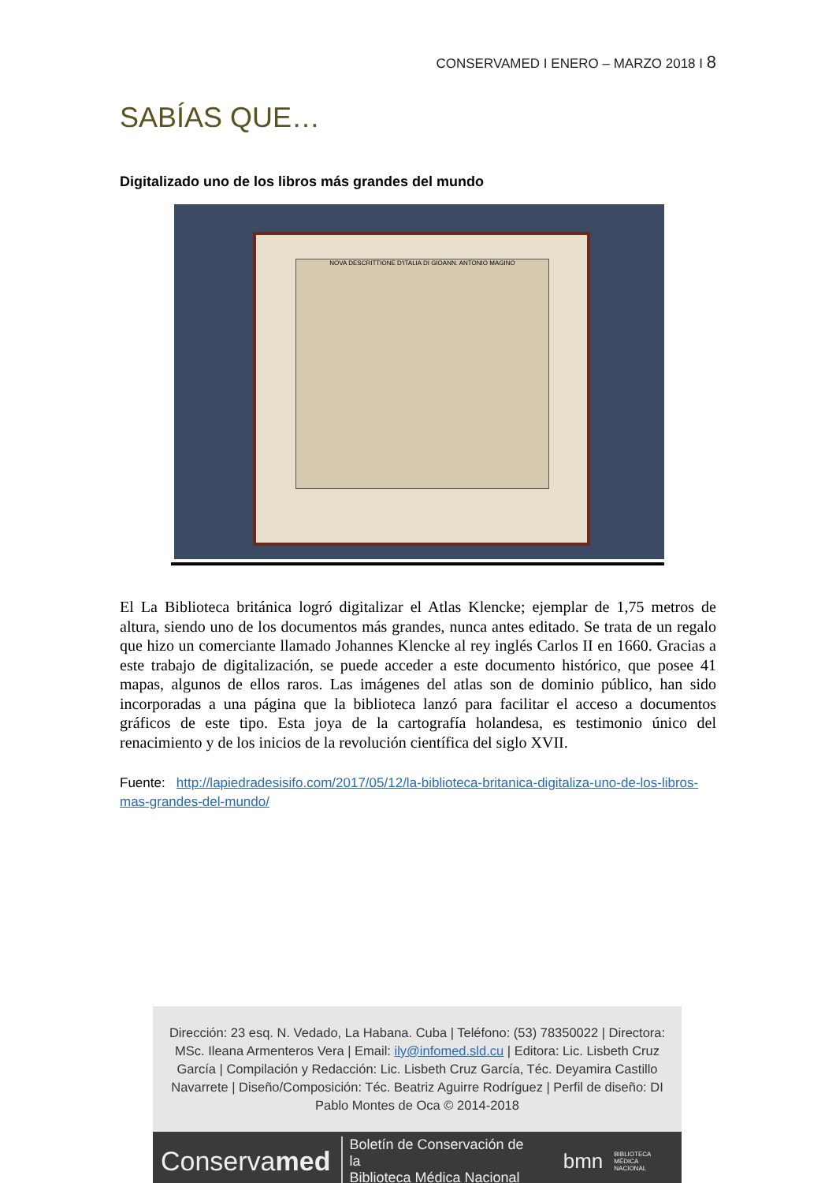CONSERVAMED I ENERO – MARZO 2018 I 8
SABÍAS QUE…
Digitalizado uno de los libros más grandes del mundo
NOVA DESCRITTIONE D'ITALIA DI GIOANN. ANTONIO MAGINO
El La Biblioteca británica logró digitalizar el Atlas Klencke; ejemplar de 1,75 metros de altura, siendo uno de los documentos más grandes, nunca antes editado. Se trata de un regalo que hizo un comerciante llamado Johannes Klencke al rey inglés Carlos II en 1660. Gracias a este trabajo de digitalización, se puede acceder a este documento histórico, que posee 41 mapas, algunos de ellos raros. Las imágenes del atlas son de dominio público, han sido incorporadas a una página que la biblioteca lanzó para facilitar el acceso a documentos gráficos de este tipo. Esta joya de la cartografía holandesa, es testimonio único del renacimiento y de los inicios de la revolución científica del siglo XVII.
Fuente: http://lapiedradesisifo.com/2017/05/12/la-biblioteca-britanica-digitaliza-uno-de-los-libros-mas-grandes-del-mundo/
Dirección: 23 esq. N. Vedado, La Habana. Cuba | Teléfono: (53) 78350022 | Directora: MSc. Ileana Armenteros Vera | Email: ily@infomed.sld.cu | Editora: Lic. Lisbeth Cruz García | Compilación y Redacción: Lic. Lisbeth Cruz García, Téc. Deyamira Castillo Navarrete | Diseño/Composición: Téc. Beatriz Aguirre Rodríguez | Perfil de diseño: DI Pablo Montes de Oca © 2014-2018
Conservamed Boletín de Conservación de la
Biblioteca Médica Nacional bmn BIBLIOTECA MÉDICA
NACIONAL